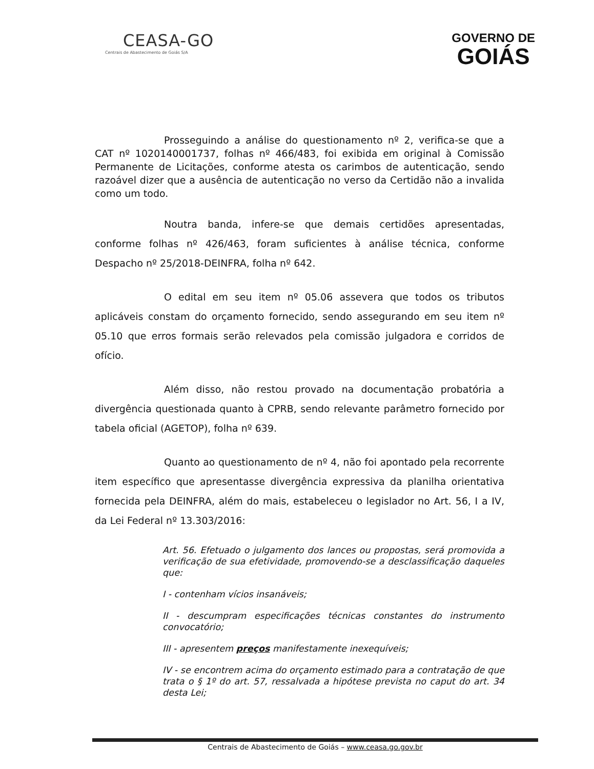CEASA-GO
Centrais de Abastecimento de Goiás S/A
GOVERNO DE
GOIÁS
Prosseguindo a análise do questionamento nº 2, verifica-se que a CAT nº 1020140001737, folhas nº 466/483, foi exibida em original à Comissão Permanente de Licitações, conforme atesta os carimbos de autenticação, sendo razoável dizer que a ausência de autenticação no verso da Certidão não a invalida como um todo.
Noutra banda, infere-se que demais certidões apresentadas, conforme folhas nº 426/463, foram suficientes à análise técnica, conforme Despacho nº 25/2018-DEINFRA, folha nº 642.
O edital em seu item nº 05.06 assevera que todos os tributos aplicáveis constam do orçamento fornecido, sendo assegurando em seu item nº 05.10 que erros formais serão relevados pela comissão julgadora e corridos de ofício.
Além disso, não restou provado na documentação probatória a divergência questionada quanto à CPRB, sendo relevante parâmetro fornecido por tabela oficial (AGETOP), folha nº 639.
Quanto ao questionamento de nº 4, não foi apontado pela recorrente item específico que apresentasse divergência expressiva da planilha orientativa fornecida pela DEINFRA, além do mais, estabeleceu o legislador no Art. 56, I a IV, da Lei Federal nº 13.303/2016:
Art. 56. Efetuado o julgamento dos lances ou propostas, será promovida a verificação de sua efetividade, promovendo-se a desclassificação daqueles que:
I - contenham vícios insanáveis;
II - descumpram especificações técnicas constantes do instrumento convocatório;
III - apresentem preços manifestamente inexequíveis;
IV - se encontrem acima do orçamento estimado para a contratação de que trata o § 1º do art. 57, ressalvada a hipótese prevista no caput do art. 34 desta Lei;
Centrais de Abastecimento de Goiás – www.ceasa.go.gov.br